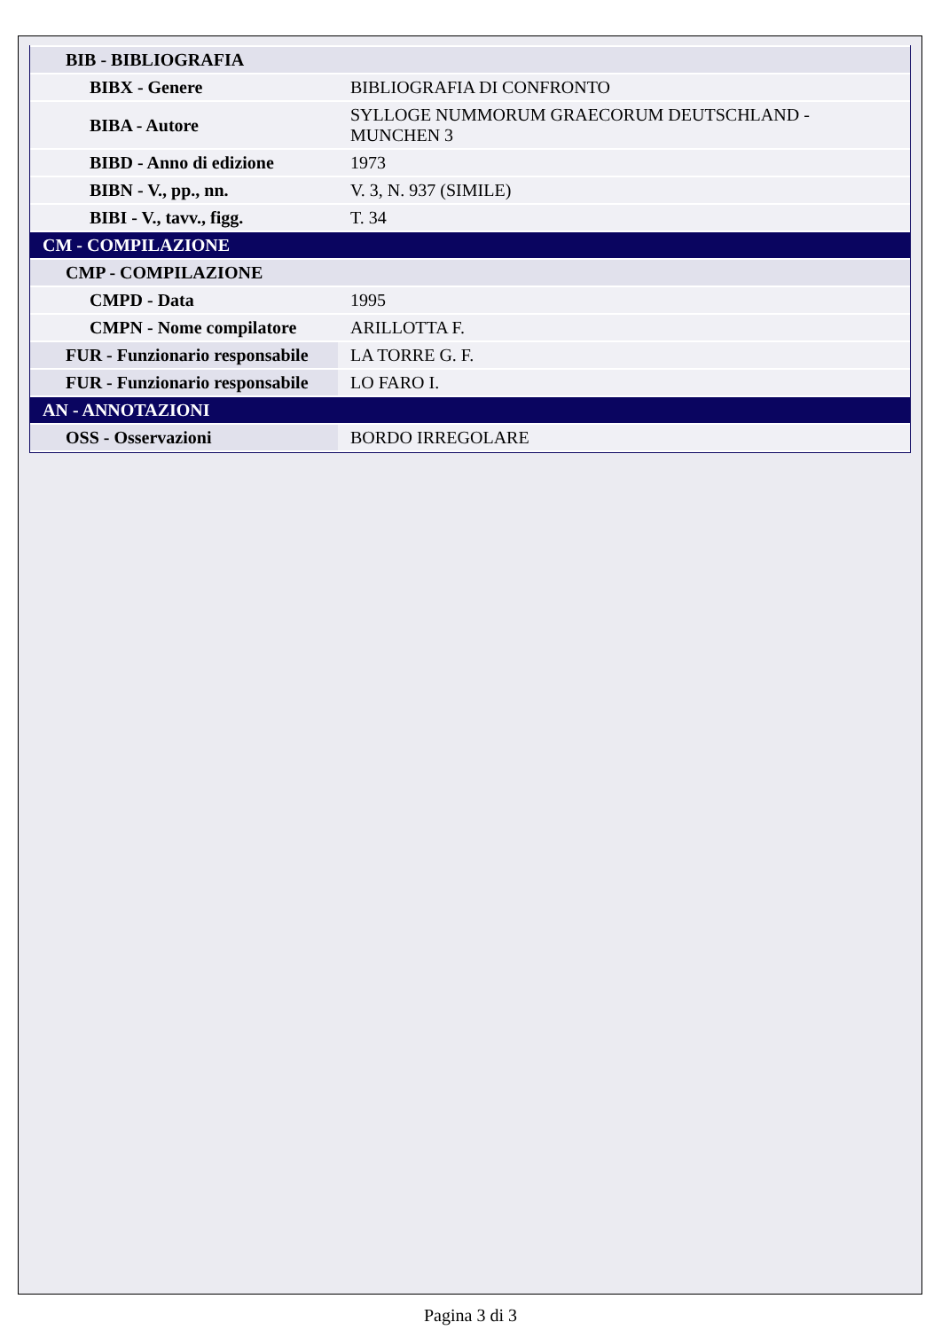| BIB - BIBLIOGRAFIA | |
| BIBX - Genere | BIBLIOGRAFIA DI CONFRONTO |
| BIBA - Autore | SYLLOGE NUMMORUM GRAECORUM DEUTSCHLAND - MUNCHEN 3 |
| BIBD - Anno di edizione | 1973 |
| BIBN - V., pp., nn. | V. 3, N. 937 (SIMILE) |
| BIBI - V., tavv., figg. | T. 34 |
| CM - COMPILAZIONE | |
| CMP - COMPILAZIONE | |
| CMPD - Data | 1995 |
| CMPN - Nome compilatore | ARILLOTTA F. |
| FUR - Funzionario responsabile | LA TORRE G. F. |
| FUR - Funzionario responsabile | LO FARO I. |
| AN - ANNOTAZIONI | |
| OSS - Osservazioni | BORDO IRREGOLARE |
Pagina 3 di 3